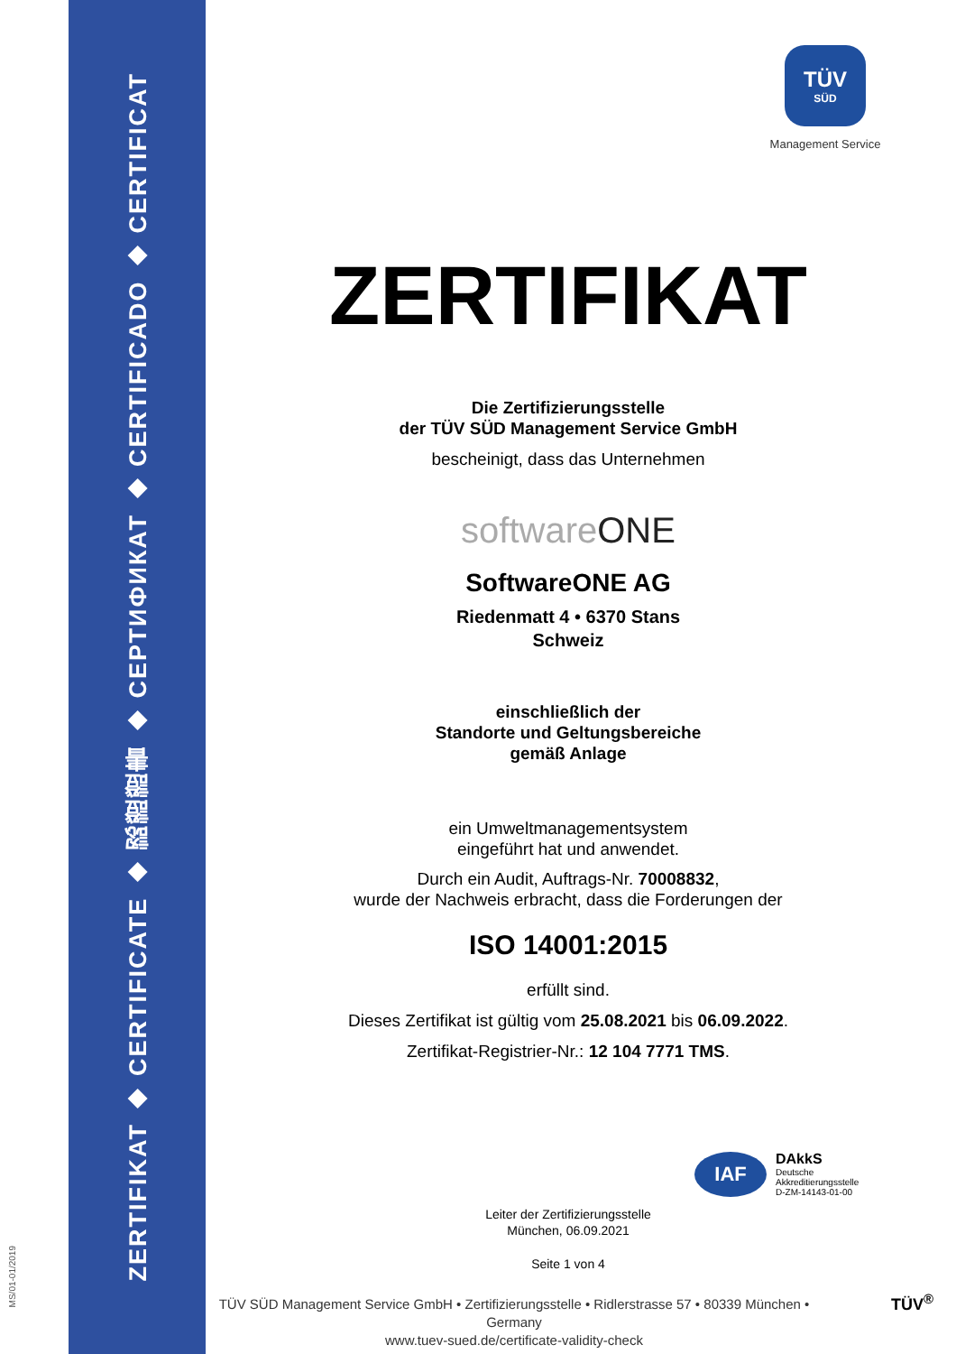ZERTIFIKAT ◆ CERTIFICATE ◆ 認證證書 ◆ СЕРТИФИКАТ ◆ CERTIFICADO ◆ CERTIFICAT
MS/01-01/2019
TÜV
SÜD
Management Service
ZERTIFIKAT
Die Zertifizierungsstelle
der TÜV SÜD Management Service GmbH
bescheinigt, dass das Unternehmen
softwareONE
SoftwareONE AG
Riedenmatt 4 • 6370 Stans
Schweiz
einschließlich der
Standorte und Geltungsbereiche
gemäß Anlage
ein Umweltmanagementsystem
eingeführt hat und anwendet.
Durch ein Audit, Auftrags-Nr. 70008832,
wurde der Nachweis erbracht, dass die Forderungen der
ISO 14001:2015
erfüllt sind.
Dieses Zertifikat ist gültig vom 25.08.2021 bis 06.09.2022.
Zertifikat-Registrier-Nr.: 12 104 7771 TMS.
Leiter der Zertifizierungsstelle
München, 06.09.2021
Seite 1 von 4
IAF
DAkkS
Deutsche
Akkreditierungsstelle
D-ZM-14143-01-00
TÜV SÜD Management Service GmbH • Zertifizierungsstelle • Ridlerstrasse 57 • 80339 München • Germany
www.tuev-sued.de/certificate-validity-check
TÜV<sup>®</sup>